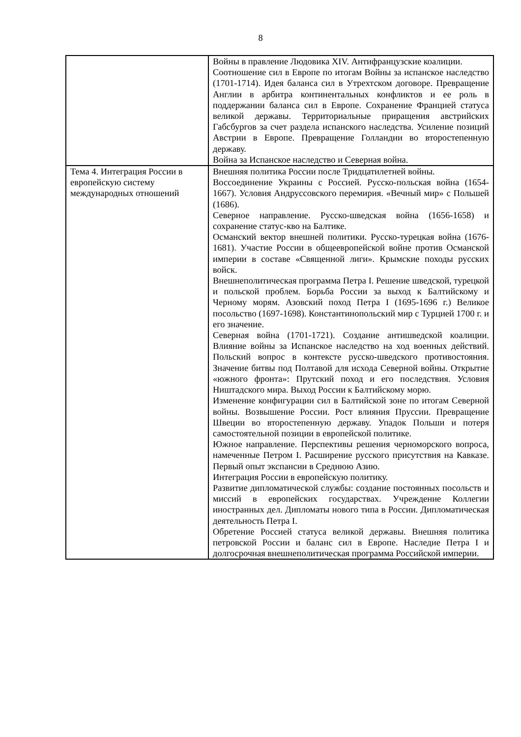8
| | Войны в правление Людовика XIV. Антифранцузские коалиции. Соотношение сил в Европе по итогам Войны за испанское наследство (1701-1714). Идея баланса сил в Утрехтском договоре. Превращение Англии в арбитра континентальных конфликтов и ее роль в поддержании баланса сил в Европе. Сохранение Францией статуса великой державы. Территориальные приращения австрийских Габсбургов за счет раздела испанского наследства. Усиление позиций Австрии в Европе. Превращение Голландии во второстепенную державу. Война за Испанское наследство и Северная война. |
| Тема 4. Интеграция России в европейскую систему международных отношений | Внешняя политика России после Тридцатилетней войны. Воссоединение Украины с Россией. Русско-польская война (1654-1667). Условия Андруссовского перемирия. «Вечный мир» с Польшей (1686). Северное направление. Русско-шведская война (1656-1658) и сохранение статус-кво на Балтике. Османский вектор внешней политики. Русско-турецкая война (1676-1681). Участие России в общеевропейской войне против Османской империи в составе «Священной лиги». Крымские походы русских войск. Внешнеполитическая программа Петра I. Решение шведской, турецкой и польской проблем. Борьба России за выход к Балтийскому и Черному морям. Азовский поход Петра I (1695-1696 г.) Великое посольство (1697-1698). Константинопольский мир с Турцией 1700 г. и его значение. Северная война (1701-1721). Создание антишведской коалиции. Влияние войны за Испанское наследство на ход военных действий. Польский вопрос в контексте русско-шведского противостояния. Значение битвы под Полтавой для исхода Северной войны. Открытие «южного фронта»: Прутский поход и его последствия. Условия Ништадского мира. Выход России к Балтийскому морю. Изменение конфигурации сил в Балтийской зоне по итогам Северной войны. Возвышение России. Рост влияния Пруссии. Превращение Швеции во второстепенную державу. Упадок Польши и потеря самостоятельной позиции в европейской политике. Южное направление. Перспективы решения черноморского вопроса, намеченные Петром I. Расширение русского присутствия на Кавказе. Первый опыт экспансии в Среднюю Азию. Интеграция России в европейскую политику. Развитие дипломатической службы: создание постоянных посольств и миссий в европейских государствах. Учреждение Коллегии иностранных дел. Дипломаты нового типа в России. Дипломатическая деятельность Петра I. Обретение Россией статуса великой державы. Внешняя политика петровской России и баланс сил в Европе. Наследие Петра I и долгосрочная внешнеполитическая программа Российской империи. |